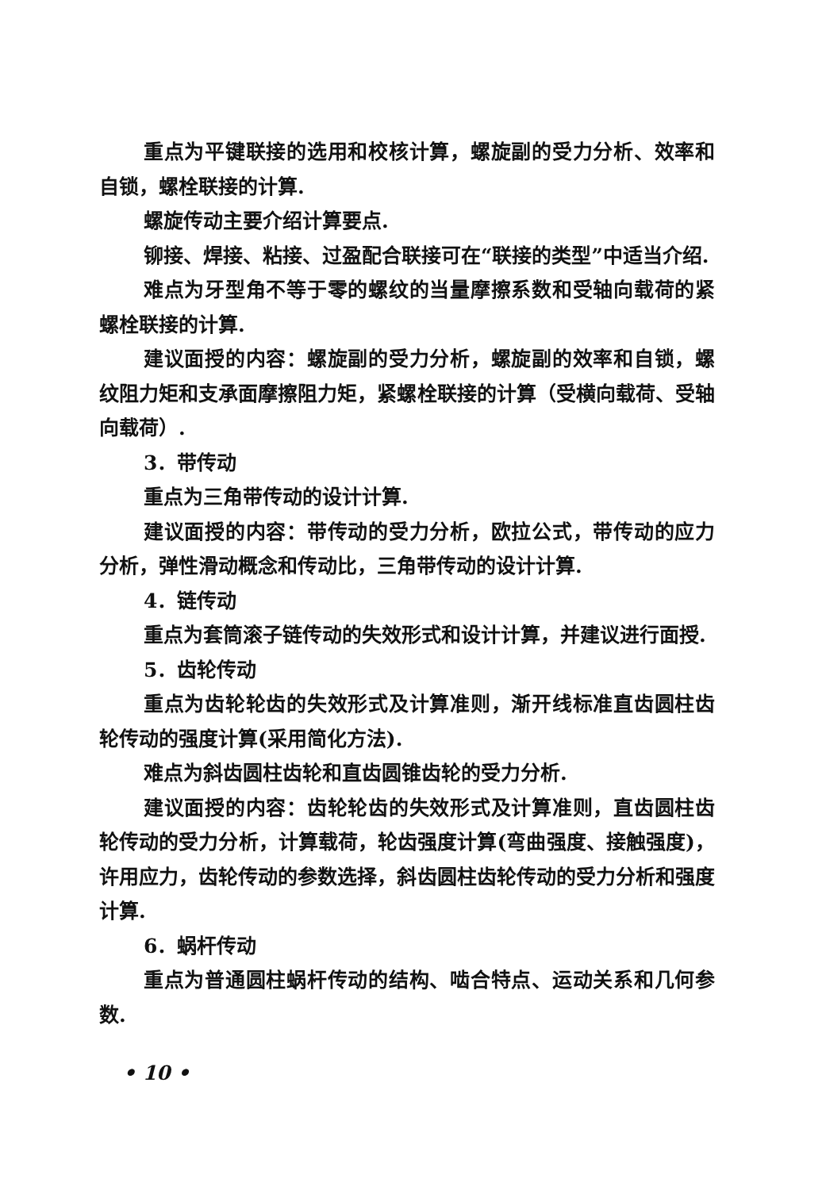重点为平键联接的选用和校核计算，螺旋副的受力分析、效率和自锁，螺栓联接的计算.
螺旋传动主要介绍计算要点.
铆接、焊接、粘接、过盈配合联接可在“联接的类型”中适当介绍.
难点为牙型角不等于零的螺纹的当量摩擦系数和受轴向载荷的紧螺栓联接的计算.
建议面授的内容：螺旋副的受力分析，螺旋副的效率和自锁，螺纹阻力矩和支承面摩擦阻力矩，紧螺栓联接的计算（受横向载荷、受轴向载荷）.
3．带传动
重点为三角带传动的设计计算.
建议面授的内容：带传动的受力分析，欧拉公式，带传动的应力分析，弹性滑动概念和传动比，三角带传动的设计计算.
4．链传动
重点为套筒滚子链传动的失效形式和设计计算，并建议进行面授.
5．齿轮传动
重点为齿轮轮齿的失效形式及计算准则，渐开线标准直齿圆柱齿轮传动的强度计算(采用简化方法).
难点为斜齿圆柱齿轮和直齿圆锥齿轮的受力分析.
建议面授的内容：齿轮轮齿的失效形式及计算准则，直齿圆柱齿轮传动的受力分析，计算载荷，轮齿强度计算(弯曲强度、接触强度)，许用应力，齿轮传动的参数选择，斜齿圆柱齿轮传动的受力分析和强度计算.
6．蜗杆传动
重点为普通圆柱蜗杆传动的结构、啮合特点、运动关系和几何参数.
• 10 •